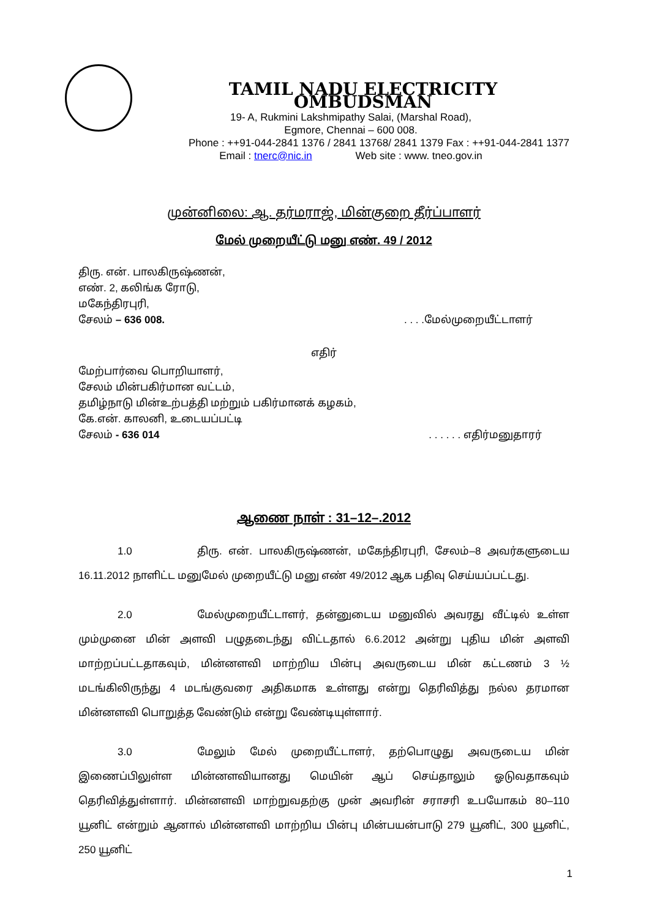TAMIL NADU ELECTRICITY OMBUDSMAN
19- A, Rukmini Lakshmipathy Salai, (Marshal Road),
Egmore, Chennai – 600 008.
Phone : ++91-044-2841 1376 / 2841 13768/ 2841 1379 Fax : ++91-044-2841 1377
Email : tnerc@nic.in Web site : www. tneo.gov.in
முன்னிலை: ஆ. தர்மராஜ், மின்குறை தீர்ப்பாளர்
மேல் முறையீட்டு மனு எண். 49 / 2012
திரு. என். பாலகிருஷ்ணன்,
எண். 2, கலிங்க ரோடு,
மகேந்திரபுரி,
சேலம் – 636 008.. . . .மேல்முறையீட்டாளர்
எதிர்
மேற்பார்வை பொறியாளர்,
சேலம் மின்பகிர்மான வட்டம்,
தமிழ்நாடு மின்உற்பத்தி மற்றும் பகிர்மானக் கழகம்,
கே.என். காலனி, உடையப்பட்டி
சேலம் - 636 014. . . . . . எதிர்மனுதாரர்
ஆணை நாள் : 31–12–.2012
1.0 திரு. என். பாலகிருஷ்ணன், மகேந்திரபுரி, சேலம்–8 அவர்களுடைய 16.11.2012 நாளிட்ட மனுமேல் முறையீட்டு மனு எண் 49/2012 ஆக பதிவு செய்யப்பட்டது.
2.0 மேல்முறையீட்டாளர், தன்னுடைய மனுவில் அவரது வீட்டில் உள்ள மும்முனை மின் அளவி பழுதடைந்து விட்டதால் 6.6.2012 அன்று புதிய மின் அளவி மாற்றப்பட்டதாகவும், மின்னளவி மாற்றிய பின்பு அவருடைய மின் கட்டணம் 3 ½ மடங்கிலிருந்து 4 மடங்குவரை அதிகமாக உள்ளது என்று தெரிவித்து நல்ல தரமான மின்னளவி பொறுத்த வேண்டும் என்று வேண்டியுள்ளார்.
3.0 மேலும் மேல் முறையீட்டாளர், தற்பொழுது அவருடைய மின் இணைப்பிலுள்ள மின்னளவியானது மெயின் ஆப் செய்தாலும் ஓடுவதாகவும் தெரிவித்துள்ளார். மின்னளவி மாற்றுவதற்கு முன் அவரின் சராசரி உபயோகம் 80–110 யூனிட் என்றும் ஆனால் மின்னளவி மாற்றிய பின்பு மின்பயன்பாடு 279 யூனிட், 300 யூனிட், 250 யூனிட்
1